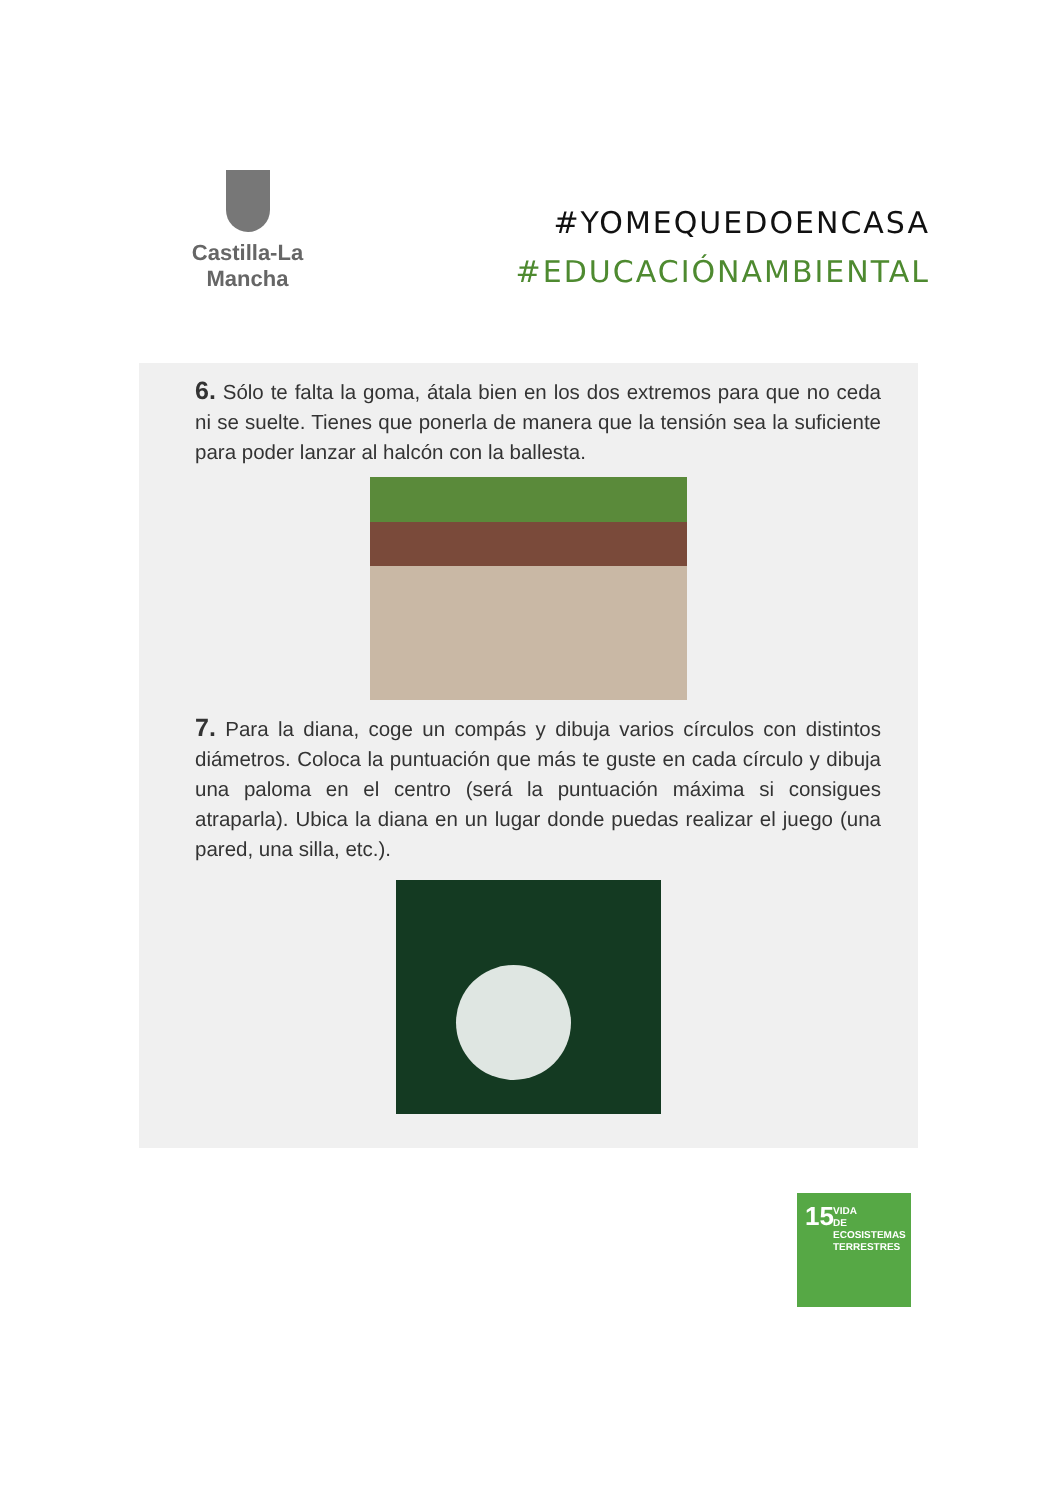Castilla-La Mancha
#YOMEQUEDOENCASA
#EDUCACIÓNAMBIENTAL
6. Sólo te falta la goma, átala bien en los dos extremos para que no ceda ni se suelte. Tienes que ponerla de manera que la tensión sea la suficiente para poder lanzar al halcón con la ballesta.
7. Para la diana, coge un compás y dibuja varios círculos con distintos diámetros. Coloca la puntuación que más te guste en cada círculo y dibuja una paloma en el centro (será la puntuación máxima si consigues atraparla). Ubica la diana en un lugar donde puedas realizar el juego (una pared, una silla, etc.).
15 VIDA
DE ECOSISTEMAS
TERRESTRES